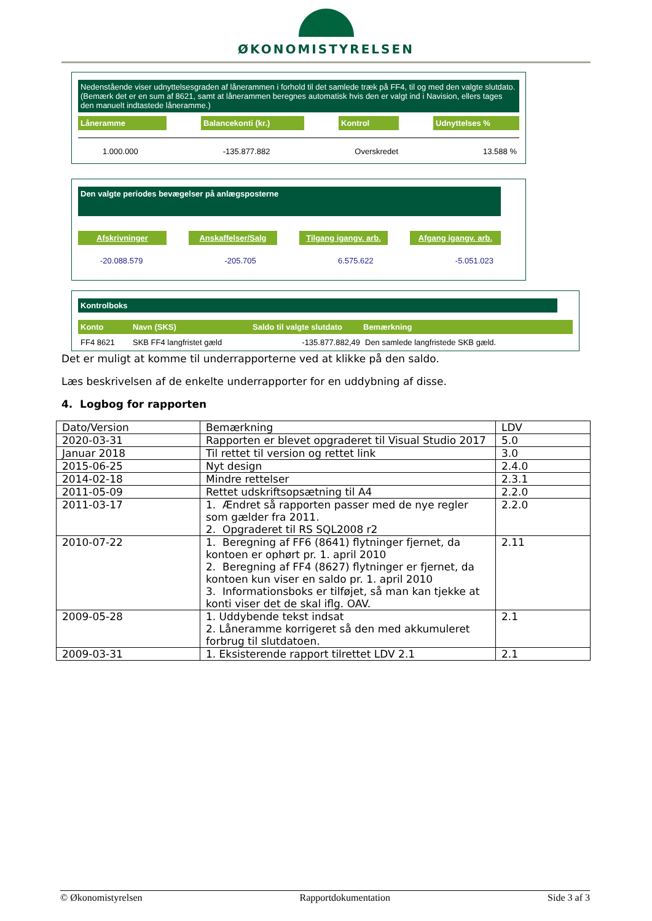ØKONOMISTYRELSEN
Nedenstående viser udnyttelsesgraden af lånerammen i forhold til det samlede træk på FF4, til og med den valgte slutdato. (Bemærk det er en sum af 8621, samt at lånerammen beregnes automatisk hvis den er valgt ind i Navision, ellers tages den manuelt indtastede låneramme.)
Låneramme Balancekonti (kr.) Kontrol Udnyttelses %
1.000.000 -135.877.882 Overskredet 13.588 %
Den valgte periodes bevægelser på anlægsposterne
Afskrivninger Anskaffelser/Salg Tilgang igangv. arb. Afgang igangv. arb.
-20.088.579 -205.705 6.575.622 -5.051.023
Kontrolboks
Konto Navn (SKS) Saldo til valgte slutdato Bemærkning
FF4 8621 SKB FF4 langfristet gæld -135.877.882,49 Den samlede langfristede SKB gæld.
Det er muligt at komme til underrapporterne ved at klikke på den saldo.
Læs beskrivelsen af de enkelte underrapporter for en uddybning af disse.
4. Logbog for rapporten
| Dato/Version | Bemærkning | LDV |
| 2020-03-31 | Rapporten er blevet opgraderet til Visual Studio 2017 | 5.0 |
| Januar 2018 | Til rettet til version og rettet link | 3.0 |
| 2015-06-25 | Nyt design | 2.4.0 |
| 2014-02-18 | Mindre rettelser | 2.3.1 |
| 2011-05-09 | Rettet udskriftsopsætning til A4 | 2.2.0 |
| 2011-03-17 | 1. Ændret så rapporten passer med de nye regler som gælder fra 2011. 2. Opgraderet til RS SQL2008 r2 | 2.2.0 |
| 2010-07-22 | 1. Beregning af FF6 (8641) flytninger fjernet, da kontoen er ophørt pr. 1. april 2010 2. Beregning af FF4 (8627) flytninger er fjernet, da kontoen kun viser en saldo pr. 1. april 2010 3. Informationsboks er tilføjet, så man kan tjekke at konti viser det de skal iflg. OAV. | 2.11 |
| 2009-05-28 | 1. Uddybende tekst indsat 2. Låneramme korrigeret så den med akkumuleret forbrug til slutdatoen. | 2.1 |
| 2009-03-31 | 1. Eksisterende rapport tilrettet LDV 2.1 | 2.1 |
© Økonomistyrelsen Rapportdokumentation Side 3 af 3